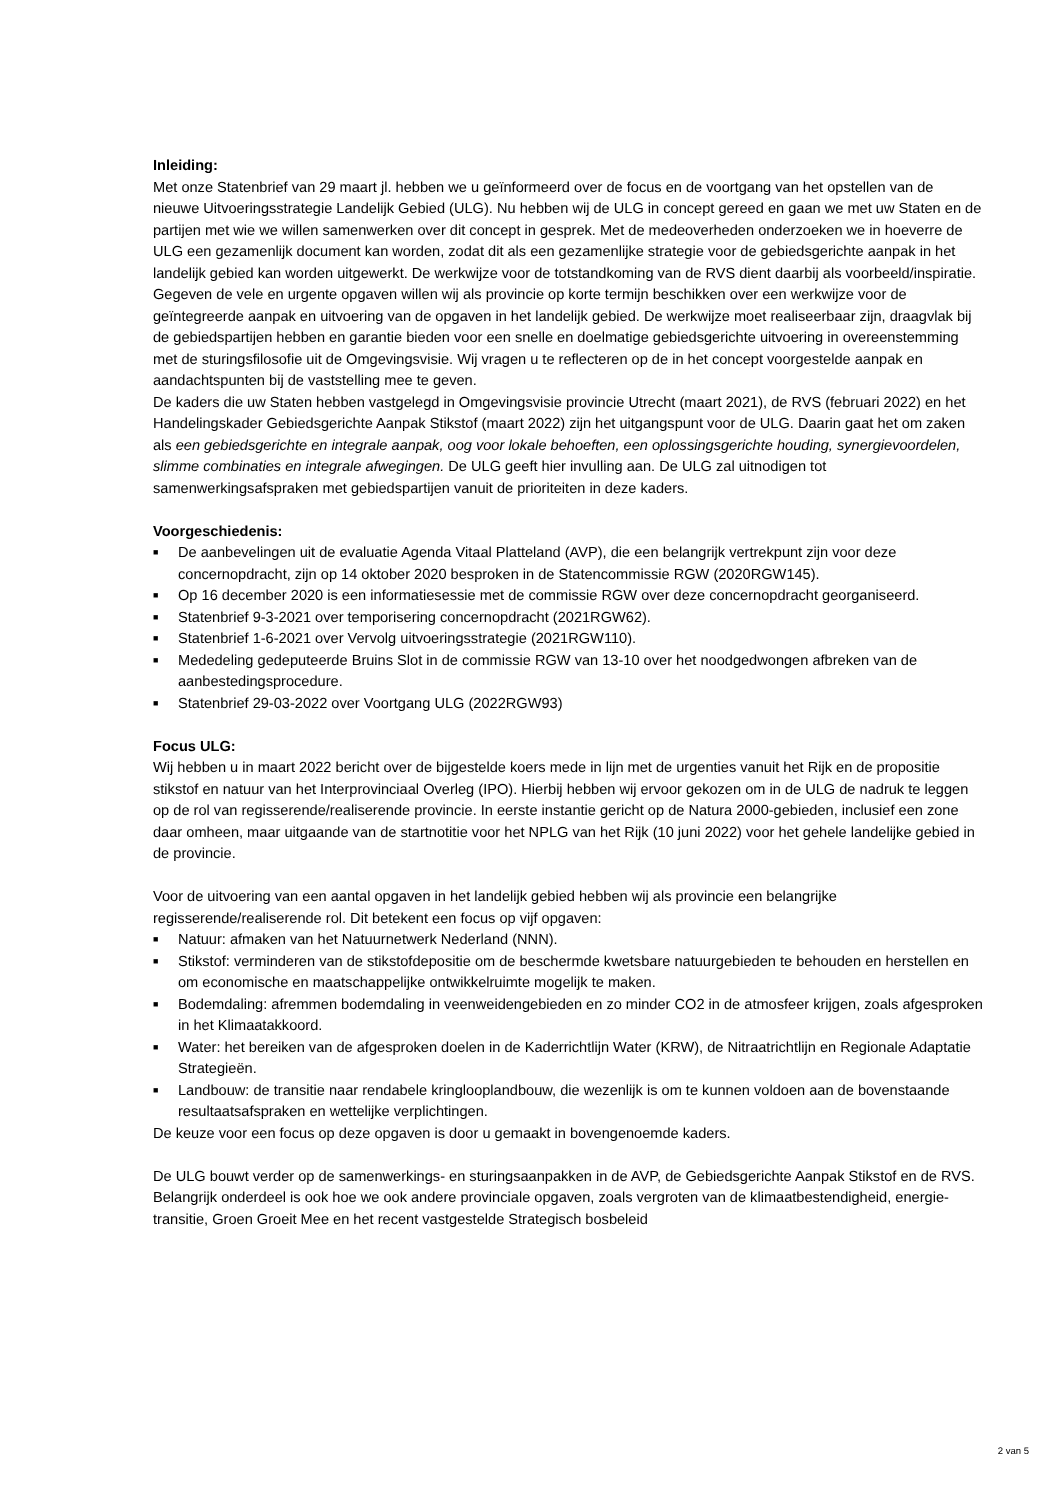Inleiding:
Met onze Statenbrief van 29 maart jl. hebben we u geïnformeerd over de focus en de voortgang van het opstellen van de nieuwe Uitvoeringsstrategie Landelijk Gebied (ULG). Nu hebben wij de ULG in concept gereed en gaan we met uw Staten en de partijen met wie we willen samenwerken over dit concept in gesprek. Met de medeoverheden onderzoeken we in hoeverre de ULG een gezamenlijk document kan worden, zodat dit als een gezamenlijke strategie voor de gebiedsgerichte aanpak in het landelijk gebied kan worden uitgewerkt. De werkwijze voor de totstandkoming van de RVS dient daarbij als voorbeeld/inspiratie.
Gegeven de vele en urgente opgaven willen wij als provincie op korte termijn beschikken over een werkwijze voor de geïntegreerde aanpak en uitvoering van de opgaven in het landelijk gebied. De werkwijze moet realiseerbaar zijn, draagvlak bij de gebiedspartijen hebben en garantie bieden voor een snelle en doelmatige gebiedsgerichte uitvoering in overeenstemming met de sturingsfilosofie uit de Omgevingsvisie. Wij vragen u te reflecteren op de in het concept voorgestelde aanpak en aandachtspunten bij de vaststelling mee te geven.
De kaders die uw Staten hebben vastgelegd in Omgevingsvisie provincie Utrecht (maart 2021), de RVS (februari 2022) en het Handelingskader Gebiedsgerichte Aanpak Stikstof (maart 2022) zijn het uitgangspunt voor de ULG. Daarin gaat het om zaken als een gebiedsgerichte en integrale aanpak, oog voor lokale behoeften, een oplossingsgerichte houding, synergievoordelen, slimme combinaties en integrale afwegingen. De ULG geeft hier invulling aan. De ULG zal uitnodigen tot samenwerkingsafspraken met gebiedspartijen vanuit de prioriteiten in deze kaders.
Voorgeschiedenis:
■ De aanbevelingen uit de evaluatie Agenda Vitaal Platteland (AVP), die een belangrijk vertrekpunt zijn voor deze concernopdracht, zijn op 14 oktober 2020 besproken in de Statencommissie RGW (2020RGW145).
■ Op 16 december 2020 is een informatiesessie met de commissie RGW over deze concernopdracht georganiseerd.
■ Statenbrief 9-3-2021 over temporisering concernopdracht (2021RGW62).
■ Statenbrief 1-6-2021 over Vervolg uitvoeringsstrategie (2021RGW110).
■ Mededeling gedeputeerde Bruins Slot in de commissie RGW van 13-10 over het noodgedwongen afbreken van de aanbestedingsprocedure.
■ Statenbrief 29-03-2022 over Voortgang ULG (2022RGW93)
Focus ULG:
Wij hebben u in maart 2022 bericht over de bijgestelde koers mede in lijn met de urgenties vanuit het Rijk en de propositie stikstof en natuur van het Interprovinciaal Overleg (IPO). Hierbij hebben wij ervoor gekozen om in de ULG de nadruk te leggen op de rol van regisserende/realiserende provincie. In eerste instantie gericht op de Natura 2000-gebieden, inclusief een zone daar omheen, maar uitgaande van de startnotitie voor het NPLG van het Rijk (10 juni 2022) voor het gehele landelijke gebied in de provincie.
Voor de uitvoering van een aantal opgaven in het landelijk gebied hebben wij als provincie een belangrijke regisserende/realiserende rol. Dit betekent een focus op vijf opgaven:
■ Natuur: afmaken van het Natuurnetwerk Nederland (NNN).
■ Stikstof: verminderen van de stikstofdepositie om de beschermde kwetsbare natuurgebieden te behouden en herstellen en om economische en maatschappelijke ontwikkelruimte mogelijk te maken.
■ Bodemdaling: afremmen bodemdaling in veenweidengebieden en zo minder CO2 in de atmosfeer krijgen, zoals afgesproken in het Klimaatakkoord.
■ Water: het bereiken van de afgesproken doelen in de Kaderrichtlijn Water (KRW), de Nitraatrichtlijn en Regionale Adaptatie Strategieën.
■ Landbouw: de transitie naar rendabele kringlooplandbouw, die wezenlijk is om te kunnen voldoen aan de bovenstaande resultaatsafspraken en wettelijke verplichtingen.
De keuze voor een focus op deze opgaven is door u gemaakt in bovengenoemde kaders.
De ULG bouwt verder op de samenwerkings- en sturingsaanpakken in de AVP, de Gebiedsgerichte Aanpak Stikstof en de RVS. Belangrijk onderdeel is ook hoe we ook andere provinciale opgaven, zoals vergroten van de klimaatbestendigheid, energie-transitie, Groen Groeit Mee en het recent vastgestelde Strategisch bosbeleid
2 van 5